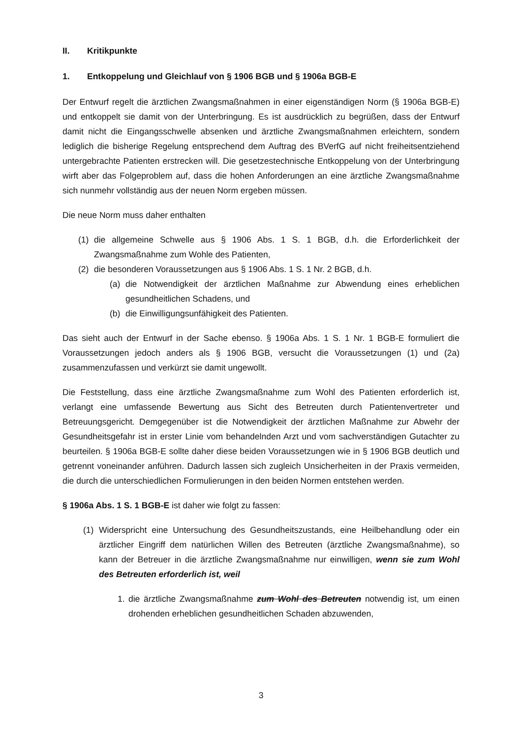II. Kritikpunkte
1. Entkoppelung und Gleichlauf von § 1906 BGB und § 1906a BGB-E
Der Entwurf regelt die ärztlichen Zwangsmaßnahmen in einer eigenständigen Norm (§ 1906a BGB-E) und entkoppelt sie damit von der Unterbringung. Es ist ausdrücklich zu begrüßen, dass der Entwurf damit nicht die Eingangsschwelle absenken und ärztliche Zwangsmaßnahmen erleichtern, sondern lediglich die bisherige Regelung entsprechend dem Auftrag des BVerfG auf nicht freiheitsentziehend untergebrachte Patienten erstrecken will. Die gesetzestechnische Entkoppelung von der Unterbringung wirft aber das Folgeproblem auf, dass die hohen Anforderungen an eine ärztliche Zwangsmaßnahme sich nunmehr vollständig aus der neuen Norm ergeben müssen.
Die neue Norm muss daher enthalten
(1) die allgemeine Schwelle aus § 1906 Abs. 1 S. 1 BGB, d.h. die Erforderlichkeit der Zwangsmaßnahme zum Wohle des Patienten,
(2) die besonderen Voraussetzungen aus § 1906 Abs. 1 S. 1 Nr. 2 BGB, d.h.
(a) die Notwendigkeit der ärztlichen Maßnahme zur Abwendung eines erheblichen gesundheitlichen Schadens, und
(b) die Einwilligungsunfähigkeit des Patienten.
Das sieht auch der Entwurf in der Sache ebenso. § 1906a Abs. 1 S. 1 Nr. 1 BGB-E formuliert die Voraussetzungen jedoch anders als § 1906 BGB, versucht die Voraussetzungen (1) und (2a) zusammenzufassen und verkürzt sie damit ungewollt.
Die Feststellung, dass eine ärztliche Zwangsmaßnahme zum Wohl des Patienten erforderlich ist, verlangt eine umfassende Bewertung aus Sicht des Betreuten durch Patientenvertreter und Betreuungsgericht. Demgegenüber ist die Notwendigkeit der ärztlichen Maßnahme zur Abwehr der Gesundheitsgefahr ist in erster Linie vom behandelnden Arzt und vom sachverständigen Gutachter zu beurteilen. § 1906a BGB-E sollte daher diese beiden Voraussetzungen wie in § 1906 BGB deutlich und getrennt voneinander anführen. Dadurch lassen sich zugleich Unsicherheiten in der Praxis vermeiden, die durch die unterschiedlichen Formulierungen in den beiden Normen entstehen werden.
§ 1906a Abs. 1 S. 1 BGB-E ist daher wie folgt zu fassen:
(1) Widerspricht eine Untersuchung des Gesundheitszustands, eine Heilbehandlung oder ein ärztlicher Eingriff dem natürlichen Willen des Betreuten (ärztliche Zwangs­maßnahme), so kann der Betreuer in die ärztliche Zwangsmaßnahme nur einwilligen, wenn sie zum Wohl des Betreuten erforderlich ist, weil
1. die ärztliche Zwangsmaßnahme zum Wohl des Betreuten notwendig ist, um einen drohenden erheblichen gesundheitlichen Schaden abzuwenden,
3